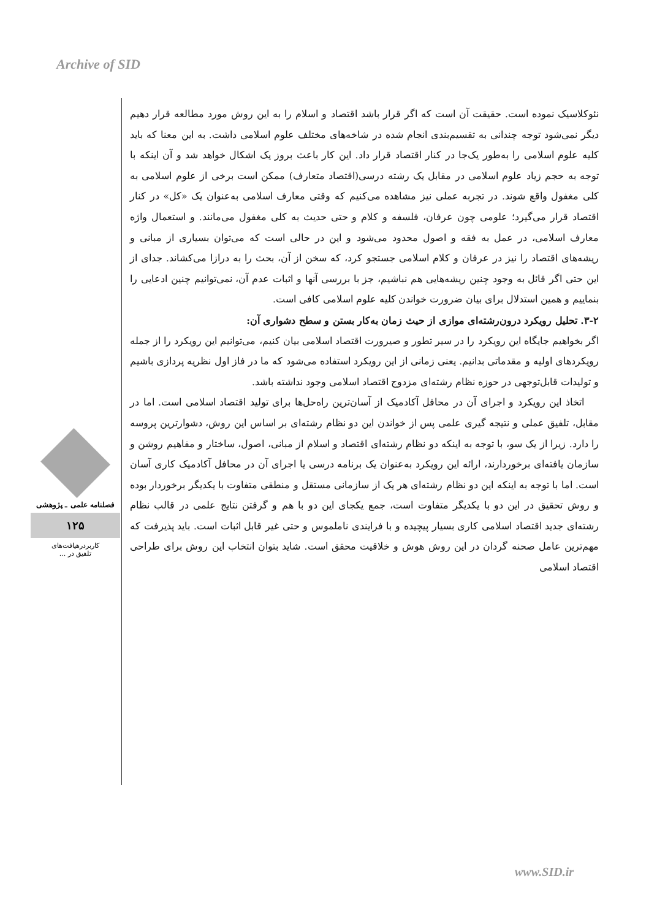Archive of SID
فصلنامه علمی ـ پژوهشی
۱۲۵
کاربردرهیافت‌های
تلفیق در ...
نئوکلاسیک نموده است. حقیقت آن است که اگر قرار باشد اقتصاد و اسلام را به این روش مورد مطالعه قرار دهیم دیگر نمی‌شود توجه چندانی به تقسیم‌بندی انجام شده در شاخه‌های مختلف علوم اسلامی داشت. به این معنا که باید کلیه علوم اسلامی را به‌طور یک‌جا در کنار اقتصاد قرار داد. این کار باعث بروز یک اشکال خواهد شد و آن اینکه با توجه به حجم زیاد علوم اسلامی در مقابل یک رشته درسی(اقتصاد متعارف) ممکن است برخی از علوم اسلامی به کلی مغفول واقع شوند. در تجربه عملی نیز مشاهده می‌کنیم که وقتی معارف اسلامی به‌عنوان یک «کل» در کنار اقتصاد قرار می‌گیرد؛ علومی چون عرفان، فلسفه و کلام و حتی حدیث به کلی مغفول می‌مانند. و استعمال واژه معارف اسلامی، در عمل به فقه و اصول محدود می‌شود و این در حالی است که می‌توان بسیاری از مبانی و ریشه‌های اقتصاد را نیز در عرفان و کلام اسلامی جستجو کرد، که سخن از آن، بحث را به درازا می‌کشاند. جدای از این حتی اگر قائل به وجود چنین ریشه‌هایی هم نباشیم، جز با بررسی آنها و اثبات عدم آن، نمی‌توانیم چنین ادعایی را بنماییم و همین استدلال برای بیان ضرورت خواندن کلیه علوم اسلامی کافی است.
۳-۲. تحلیل رویکرد درون‌رشته‌ای موازی از حیث زمان به‌کار بستن و سطح دشواری آن:
اگر بخواهیم جایگاه این رویکرد را در سیر تطور و صیرورت اقتصاد اسلامی بیان کنیم، می‌توانیم این رویکرد را از جمله رویکردهای اولیه و مقدماتی بدانیم. یعنی زمانی از این رویکرد استفاده می‌شود که ما در فاز اول نظریه پردازی باشیم و تولیدات قابل‌توجهی در حوزه نظام رشته‌ای مزدوج اقتصاد اسلامی وجود نداشته باشد.
اتخاذ این رویکرد و اجرای آن در محافل آکادمیک از آسان‌ترین راه‌حل‌ها برای تولید اقتصاد اسلامی است. اما در مقابل، تلفیق عملی و نتیجه گیری علمی پس از خواندن این دو نظام رشته‌ای بر اساس این روش، دشوارترین پروسه را دارد. زیرا از یک سو، با توجه به اینکه دو نظام رشته‌ای اقتصاد و اسلام از مبانی، اصول، ساختار و مفاهیم روشن و سازمان یافته‌ای برخوردارند، ارائه این رویکرد به‌عنوان یک برنامه درسی یا اجرای آن در محافل آکادمیک کاری آسان است. اما با توجه به اینکه این دو نظام رشته‌ای هر یک از سازمانی مستقل و منطقی متفاوت با یکدیگر برخوردار بوده و روش تحقیق در این دو با یکدیگر متفاوت است، جمع یکجای این دو با هم و گرفتن نتایج علمی در قالب نظام رشته‌ای جدید اقتصاد اسلامی کاری بسیار پیچیده و با فرایندی ناملموس و حتی غیر قابل اثبات است. باید پذیرفت که مهم‌ترین عامل صحنه گردان در این روش هوش و خلاقیت محقق است. شاید بتوان انتخاب این روش برای طراحی اقتصاد اسلامی
www.SID.ir